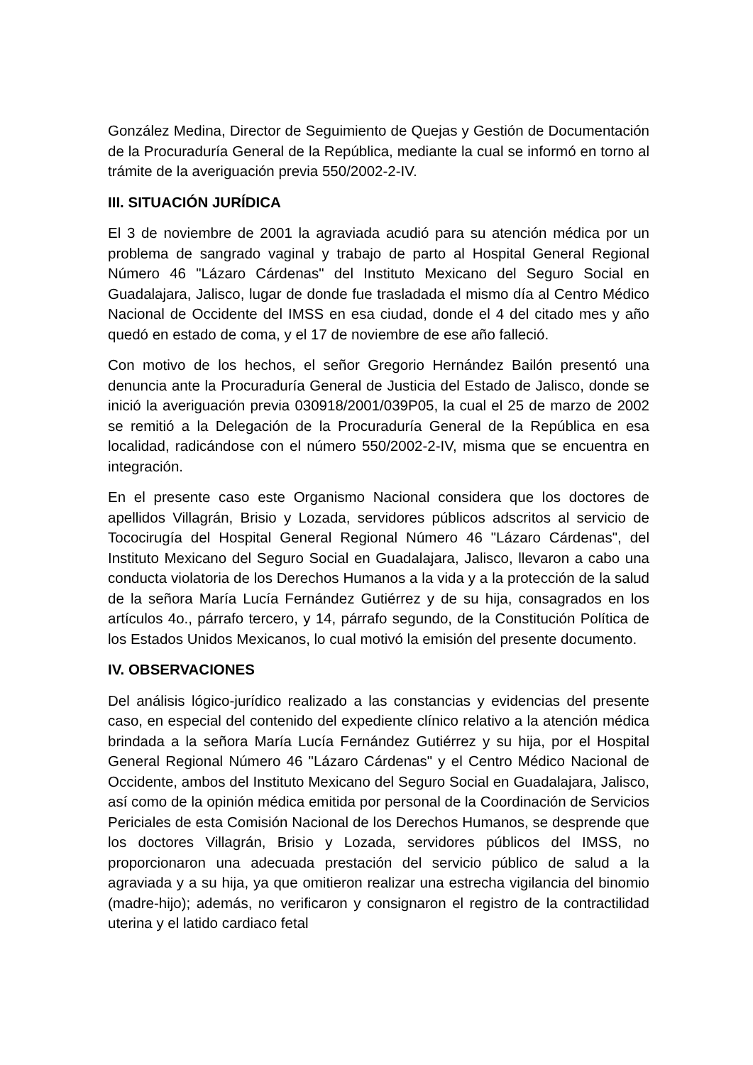González Medina, Director de Seguimiento de Quejas y Gestión de Documentación de la Procuraduría General de la República, mediante la cual se informó en torno al trámite de la averiguación previa 550/2002-2-IV.
III. SITUACIÓN JURÍDICA
El 3 de noviembre de 2001 la agraviada acudió para su atención médica por un problema de sangrado vaginal y trabajo de parto al Hospital General Regional Número 46 "Lázaro Cárdenas" del Instituto Mexicano del Seguro Social en Guadalajara, Jalisco, lugar de donde fue trasladada el mismo día al Centro Médico Nacional de Occidente del IMSS en esa ciudad, donde el 4 del citado mes y año quedó en estado de coma, y el 17 de noviembre de ese año falleció.
Con motivo de los hechos, el señor Gregorio Hernández Bailón presentó una denuncia ante la Procuraduría General de Justicia del Estado de Jalisco, donde se inició la averiguación previa 030918/2001/039P05, la cual el 25 de marzo de 2002 se remitió a la Delegación de la Procuraduría General de la República en esa localidad, radicándose con el número 550/2002-2-IV, misma que se encuentra en integración.
En el presente caso este Organismo Nacional considera que los doctores de apellidos Villagrán, Brisio y Lozada, servidores públicos adscritos al servicio de Tococirugía del Hospital General Regional Número 46 "Lázaro Cárdenas", del Instituto Mexicano del Seguro Social en Guadalajara, Jalisco, llevaron a cabo una conducta violatoria de los Derechos Humanos a la vida y a la protección de la salud de la señora María Lucía Fernández Gutiérrez y de su hija, consagrados en los artículos 4o., párrafo tercero, y 14, párrafo segundo, de la Constitución Política de los Estados Unidos Mexicanos, lo cual motivó la emisión del presente documento.
IV. OBSERVACIONES
Del análisis lógico-jurídico realizado a las constancias y evidencias del presente caso, en especial del contenido del expediente clínico relativo a la atención médica brindada a la señora María Lucía Fernández Gutiérrez y su hija, por el Hospital General Regional Número 46 "Lázaro Cárdenas" y el Centro Médico Nacional de Occidente, ambos del Instituto Mexicano del Seguro Social en Guadalajara, Jalisco, así como de la opinión médica emitida por personal de la Coordinación de Servicios Periciales de esta Comisión Nacional de los Derechos Humanos, se desprende que los doctores Villagrán, Brisio y Lozada, servidores públicos del IMSS, no proporcionaron una adecuada prestación del servicio público de salud a la agraviada y a su hija, ya que omitieron realizar una estrecha vigilancia del binomio (madre-hijo); además, no verificaron y consignaron el registro de la contractilidad uterina y el latido cardiaco fetal